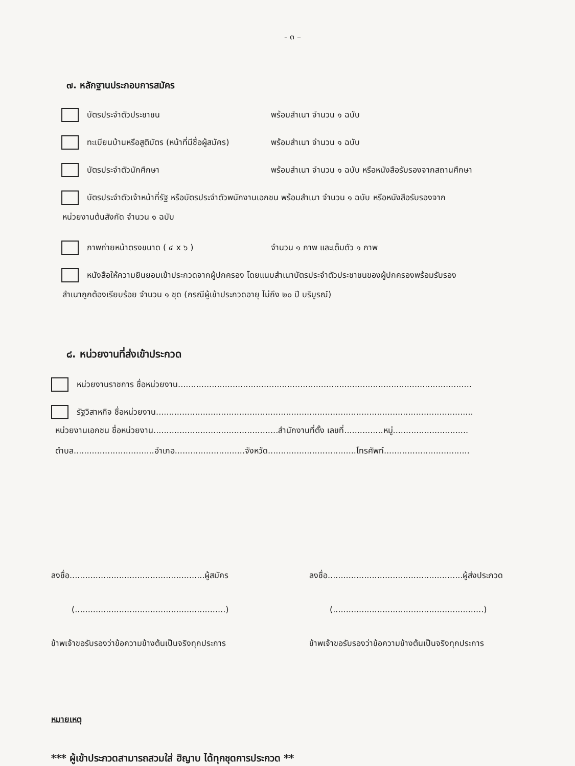- ๓ –
๗. หลักฐานประกอบการสมัคร
บัตรประจำตัวประชาชน พร้อมสำเนา จำนวน ๑ ฉบับ
ทะเบียนบ้านหรือสูติบัตร (หน้าที่มีชื่อผู้สมัคร) พร้อมสำเนา จำนวน ๑ ฉบับ
บัตรประจำตัวนักศึกษา พร้อมสำเนา จำนวน ๑ ฉบับ หรือหนังสือรับรองจากสถานศึกษา
บัตรประจำตัวเจ้าหน้าที่รัฐ หรือบัตรประจำตัวพนักงานเอกชน พร้อมสำเนา จำนวน ๑ ฉบับ หรือหนังสือรับรองจาก
หน่วยงานต้นสังกัด จำนวน ๑ ฉบับ
ภาพถ่ายหน้าตรงขนาด ( ๔ x ๖ ) จำนวน ๑ ภาพ และเต็มตัว ๑ ภาพ
หนังสือให้ความยินยอมเข้าประกวดจากผู้ปกครอง โดยแนบสำเนาบัตรประจำตัวประชาชนของผู้ปกครองพร้อมรับรอง
สำเนาถูกต้องเรียบร้อย จำนวน ๑ ชุด (กรณีผู้เข้าประกวดอายุ ไม่ถึง ๒๐ ปี บริบูรณ์)
๘. หน่วยงานที่ส่งเข้าประกวด
หน่วยงานราชการ ชื่อหน่วยงาน.................................................................................................................
รัฐวิสาหกิจ ชื่อหน่วยงาน..........................................................................................................................
หน่วยงานเอกชน ชื่อหน่วยงาน................................................สำนักงานที่ตั้ง เลขที่...............หมู่.............................
ตำบล...............................อำเภอ...........................จังหวัด..................................โทรศัพท์.................................
ลงชื่อ....................................................ผู้สมัคร
(..........................................................)
ข้าพเจ้าขอรับรองว่าข้อความข้างต้นเป็นจริงทุกประการ
ลงชื่อ....................................................ผู้ส่งประกวด
(..........................................................)
ข้าพเจ้าขอรับรองว่าข้อความข้างต้นเป็นจริงทุกประการ
หมายเหตุ
*** ผู้เข้าประกวดสามารถสวมใส่ ฮิญาบ ได้ทุกชุดการประกวด **